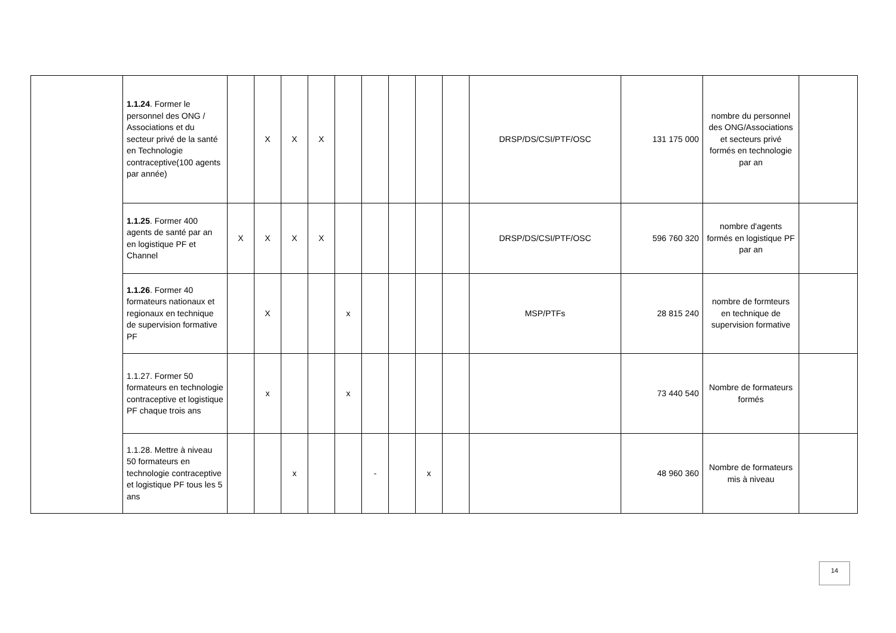| | 1.1.24 . Former le personnel des ONG / Associations et du secteur privé de la santé en Technologie contraceptive(100 agents par année) | | X | X | X | | | | | | DRSP/DS/CSI/PTF/OSC | 131 175 000 | nombre du personnel des ONG/Associations et secteurs privé formés en technologie par an | |
| | 1.1.25 . Former 400 agents de santé par an en logistique PF et Channel | X | X | X | X | | | | | | DRSP/DS/CSI/PTF/OSC | 596 760 320 | nombre d'agents formés en logistique PF par an | |
| | 1.1.26 . Former 40 formateurs nationaux et regionaux en technique de supervision formative PF | | X | | | x | | | | | MSP/PTFs | 28 815 240 | nombre de formteurs en technique de supervision formative | |
| | 1.1.27. Former 50 formateurs en technologie contraceptive et logistique PF chaque trois ans | | x | | | x | | | | | | 73 440 540 | Nombre de formateurs formés | |
| | 1.1.28. Mettre à niveau 50 formateurs en technologie contraceptive et logistique PF tous les 5 ans | | | x | | | - | | x | | | 48 960 360 | Nombre de formateurs mis à niveau | |
14